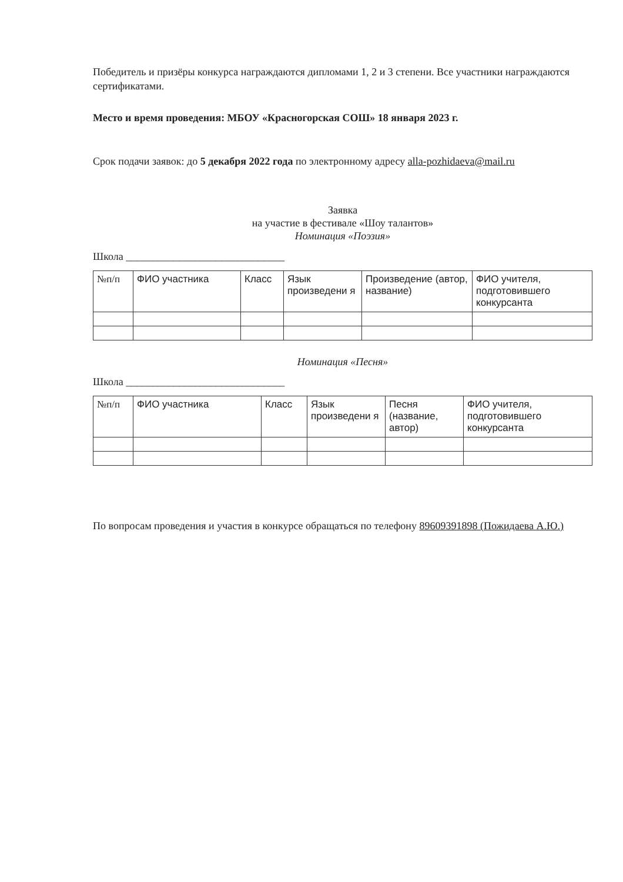Победитель и призёры конкурса награждаются дипломами 1, 2 и 3 степени. Все участники награждаются сертификатами.
Место и время проведения: МБОУ «Красногорская СОШ» 18 января 2023 г.
Срок подачи заявок: до 5 декабря 2022 года по электронному адресу alla-pozhidaeva@mail.ru
Заявка
на участие в фестивале «Шоу талантов»
Номинация «Поэзия»
Школа ______________________________
| №п/п | ФИО участника | Класс | Язык произведени я | Произведение (автор, название) | ФИО учителя, подготовившего конкурсанта |
Номинация «Песня»
Школа ______________________________
| №п/п | ФИО участника | Класс | Язык произведени я | Песня (название, автор) | ФИО учителя, подготовившего конкурсанта |
По вопросам проведения и участия в конкурсе обращаться по телефону 89609391898 (Пожидаева А.Ю.)